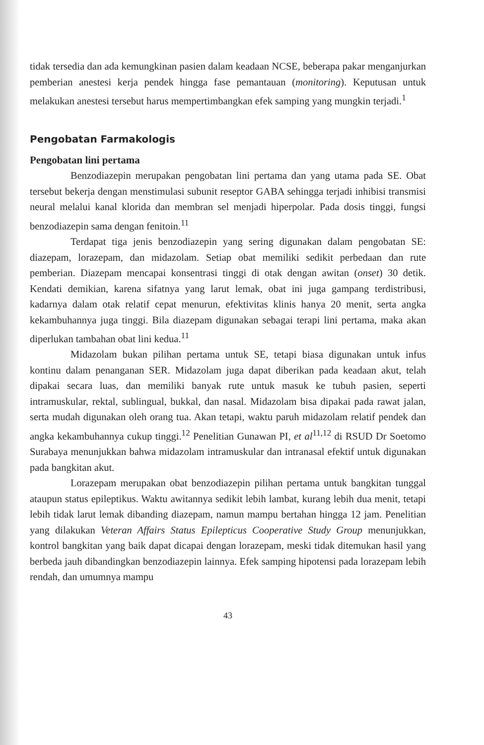tidak tersedia dan ada kemungkinan pasien dalam keadaan NCSE, beberapa pakar menganjurkan pemberian anestesi kerja pendek hingga fase pemantauan (monitoring). Keputusan untuk melakukan anestesi tersebut harus mempertimbangkan efek samping yang mungkin terjadi.<sup>1</sup>
Pengobatan Farmakologis
Pengobatan lini pertama
Benzodiazepin merupakan pengobatan lini pertama dan yang utama pada SE. Obat tersebut bekerja dengan menstimulasi subunit reseptor GABA sehingga terjadi inhibisi transmisi neural melalui kanal klorida dan membran sel menjadi hiperpolar. Pada dosis tinggi, fungsi benzodiazepin sama dengan fenitoin.<sup>11</sup>
Terdapat tiga jenis benzodiazepin yang sering digunakan dalam pengobatan SE: diazepam, lorazepam, dan midazolam. Setiap obat memiliki sedikit perbedaan dan rute pemberian. Diazepam mencapai konsentrasi tinggi di otak dengan awitan (onset) 30 detik. Kendati demikian, karena sifatnya yang larut lemak, obat ini juga gampang terdistribusi, kadarnya dalam otak relatif cepat menurun, efektivitas klinis hanya 20 menit, serta angka kekambuhannya juga tinggi. Bila diazepam digunakan sebagai terapi lini pertama, maka akan diperlukan tambahan obat lini kedua.<sup>11</sup>
Midazolam bukan pilihan pertama untuk SE, tetapi biasa digunakan untuk infus kontinu dalam penanganan SER. Midazolam juga dapat diberikan pada keadaan akut, telah dipakai secara luas, dan memiliki banyak rute untuk masuk ke tubuh pasien, seperti intramuskular, rektal, sublingual, bukkal, dan nasal. Midazolam bisa dipakai pada rawat jalan, serta mudah digunakan oleh orang tua. Akan tetapi, waktu paruh midazolam relatif pendek dan angka kekambuhannya cukup tinggi.<sup>12</sup> Penelitian Gunawan PI, et al<sup>11,12</sup> di RSUD Dr Soetomo Surabaya menunjukkan bahwa midazolam intramuskular dan intranasal efektif untuk digunakan pada bangkitan akut.
Lorazepam merupakan obat benzodiazepin pilihan pertama untuk bangkitan tunggal ataupun status epileptikus. Waktu awitannya sedikit lebih lambat, kurang lebih dua menit, tetapi lebih tidak larut lemak dibanding diazepam, namun mampu bertahan hingga 12 jam. Penelitian yang dilakukan Veteran Affairs Status Epilepticus Cooperative Study Group menunjukkan, kontrol bangkitan yang baik dapat dicapai dengan lorazepam, meski tidak ditemukan hasil yang berbeda jauh dibandingkan benzodiazepin lainnya. Efek samping hipotensi pada lorazepam lebih rendah, dan umumnya mampu
43